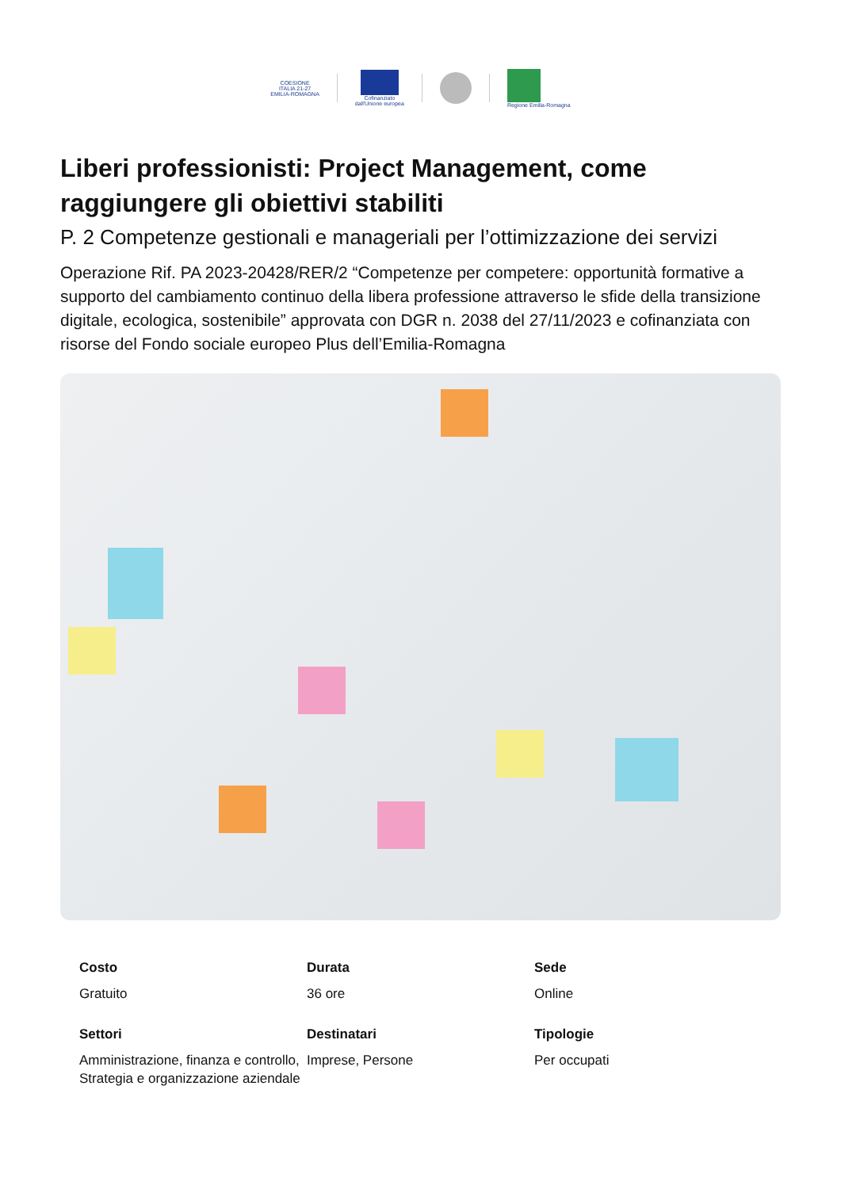COESIONE
ITALIA 21-27
EMILIA-ROMAGNA
Cofinanziato
dall'Unione europea
Regione Emilia-Romagna
Liberi professionisti: Project Management, come raggiungere gli obiettivi stabiliti
P. 2 Competenze gestionali e manageriali per l’ottimizzazione dei servizi
Operazione Rif. PA 2023-20428/RER/2 “Competenze per competere: opportunità formative a supporto del cambiamento continuo della libera professione attraverso le sfide della transizione digitale, ecologica, sostenibile” approvata con DGR n. 2038 del 27/11/2023 e cofinanziata con risorse del Fondo sociale europeo Plus dell’Emilia-Romagna
Costo
Gratuito
Durata
36 ore
Sede
Online
Settori
Amministrazione, finanza e controllo, Strategia e organizzazione aziendale
Destinatari
Imprese, Persone
Tipologie
Per occupati